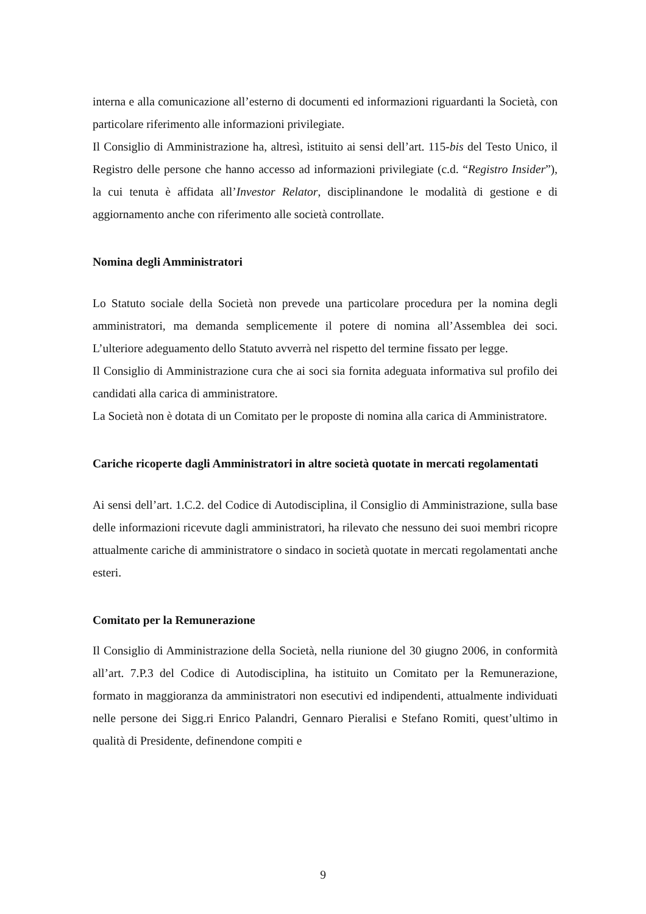interna e alla comunicazione all’esterno di documenti ed informazioni riguardanti la Società, con particolare riferimento alle informazioni privilegiate.
Il Consiglio di Amministrazione ha, altresì, istituito ai sensi dell’art. 115-bis del Testo Unico, il Registro delle persone che hanno accesso ad informazioni privilegiate (c.d. “Registro Insider”), la cui tenuta è affidata all’Investor Relator, disciplinandone le modalità di gestione e di aggiornamento anche con riferimento alle società controllate.
Nomina degli Amministratori
Lo Statuto sociale della Società non prevede una particolare procedura per la nomina degli amministratori, ma demanda semplicemente il potere di nomina all’Assemblea dei soci. L’ulteriore adeguamento dello Statuto avverrà nel rispetto del termine fissato per legge.
Il Consiglio di Amministrazione cura che ai soci sia fornita adeguata informativa sul profilo dei candidati alla carica di amministratore.
La Società non è dotata di un Comitato per le proposte di nomina alla carica di Amministratore.
Cariche ricoperte dagli Amministratori in altre società quotate in mercati regolamentati
Ai sensi dell’art. 1.C.2. del Codice di Autodisciplina, il Consiglio di Amministrazione, sulla base delle informazioni ricevute dagli amministratori, ha rilevato che nessuno dei suoi membri ricopre attualmente cariche di amministratore o sindaco in società quotate in mercati regolamentati anche esteri.
Comitato per la Remunerazione
Il Consiglio di Amministrazione della Società, nella riunione del 30 giugno 2006, in conformità all’art. 7.P.3 del Codice di Autodisciplina, ha istituito un Comitato per la Remunerazione, formato in maggioranza da amministratori non esecutivi ed indipendenti, attualmente individuati nelle persone dei Sigg.ri Enrico Palandri, Gennaro Pieralisi e Stefano Romiti, quest’ultimo in qualità di Presidente, definendone compiti e
9